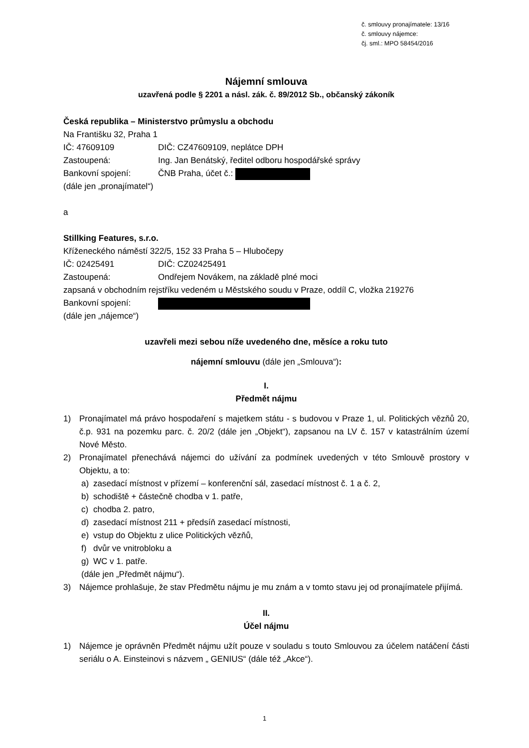č. smlouvy pronajímatele: 13/16
č. smlouvy nájemce:
čj. sml.: MPO 58454/2016
Nájemní smlouva
uzavřená podle § 2201 a násl. zák. č. 89/2012 Sb., občanský zákoník
Česká republika – Ministerstvo průmyslu a obchodu
Na Františku 32, Praha 1
IČ: 47609109 DIČ: CZ47609109, neplátce DPH
Zastoupená: Ing. Jan Benátský, ředitel odboru hospodářské správy
Bankovní spojení: ČNB Praha, účet č.:
(dále jen „pronajímatel“)
a
Stillking Features, s.r.o.
Kříženeckého náměstí 322/5, 152 33 Praha 5 – Hlubočepy
IČ: 02425491 DIČ: CZ02425491
Zastoupená: Ondřejem Novákem, na základě plné moci
zapsaná v obchodním rejstříku vedeném u Městského soudu v Praze, oddíl C, vložka 219276
Bankovní spojení:
(dále jen „nájemce“)
uzavřeli mezi sebou níže uvedeného dne, měsíce a roku tuto
nájemní smlouvu (dále jen „Smlouva“):
I.
Předmět nájmu
1) Pronajímatel má právo hospodaření s majetkem státu - s budovou v Praze 1, ul. Politických vězňů 20, č.p. 931 na pozemku parc. č. 20/2 (dále jen „Objekt“), zapsanou na LV č. 157 v katastrálním území Nové Město.
2) Pronajímatel přenechává nájemci do užívání za podmínek uvedených v této Smlouvě prostory v Objektu, a to:
a) zasedací místnost v přízemí – konferenční sál, zasedací místnost č. 1 a č. 2,
b) schodiště + částečně chodba v 1. patře,
c) chodba 2. patro,
d) zasedací místnost 211 + předsíň zasedací místnosti,
e) vstup do Objektu z ulice Politických vězňů,
f) dvůr ve vnitrobloku a
g) WC v 1. patře.
(dále jen „Předmět nájmu“).
3) Nájemce prohlašuje, že stav Předmětu nájmu je mu znám a v tomto stavu jej od pronajímatele přijímá.
II.
Účel nájmu
1) Nájemce je oprávněn Předmět nájmu užít pouze v souladu s touto Smlouvou za účelem natáčení části seriálu o A. Einsteinovi s názvem „ GENIUS“ (dále též „Akce“).
1